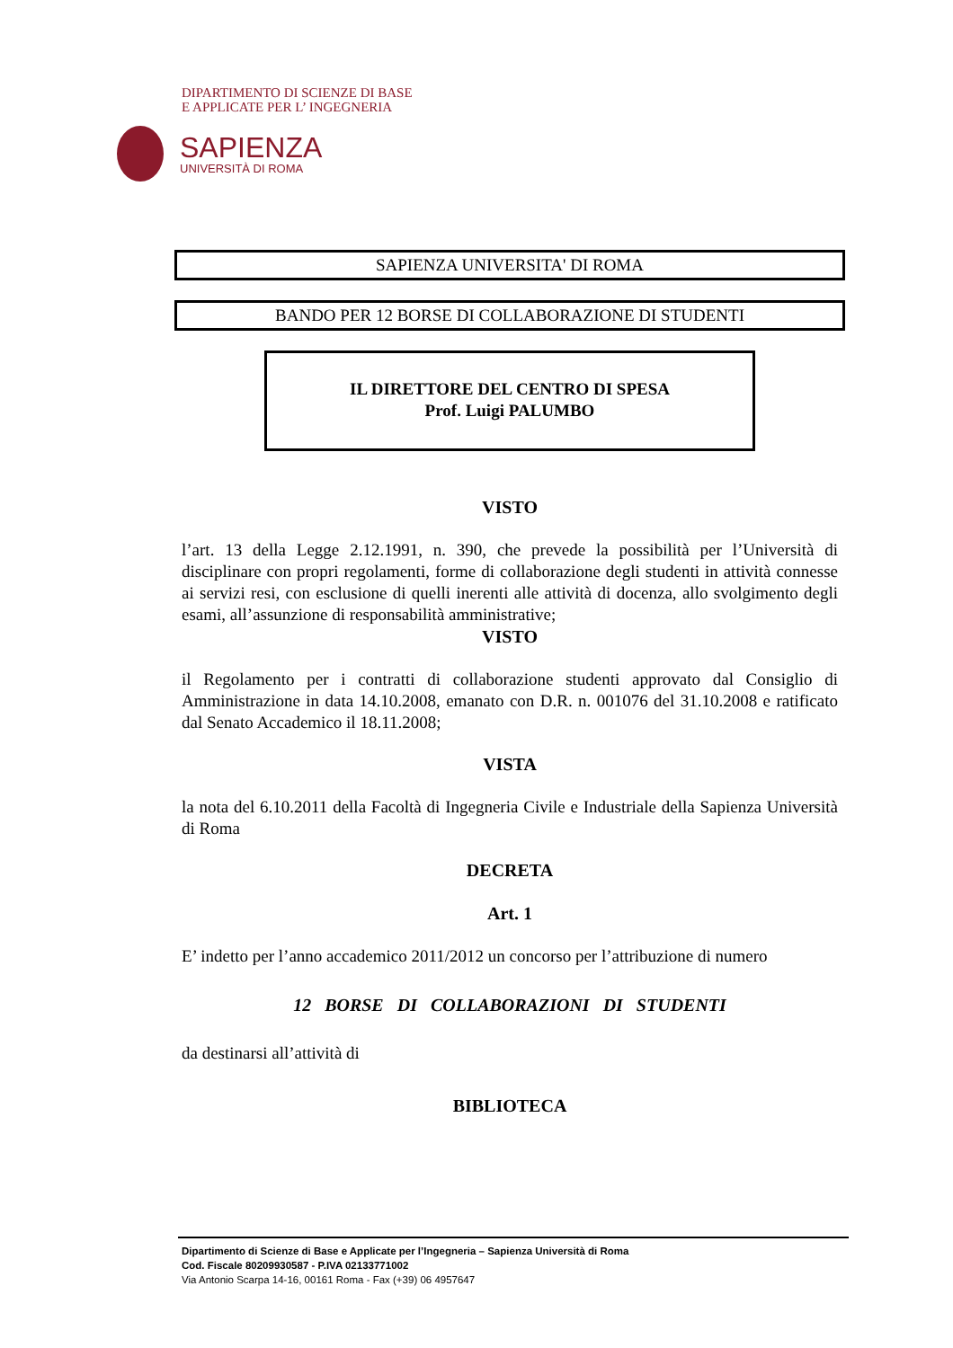DIPARTIMENTO DI SCIENZE DI BASE
E APPLICATE PER L’ INGEGNERIA
SAPIENZA
UNIVERSITÀ DI ROMA
SAPIENZA UNIVERSITA' DI ROMA
BANDO PER 12 BORSE DI COLLABORAZIONE DI STUDENTI
IL DIRETTORE DEL CENTRO DI SPESA
Prof. Luigi PALUMBO
VISTO
l’art. 13 della Legge 2.12.1991, n. 390, che prevede la possibilità per l’Università di disciplinare con propri regolamenti, forme di collaborazione degli studenti in attività connesse ai servizi resi, con esclusione di quelli inerenti alle attività di docenza, allo svolgimento degli esami, all’assunzione di responsabilità amministrative;
VISTO
il Regolamento per i contratti di collaborazione studenti approvato dal Consiglio di Amministrazione in data 14.10.2008, emanato con D.R. n. 001076 del 31.10.2008 e ratificato dal Senato Accademico il 18.11.2008;
VISTA
la nota del 6.10.2011 della Facoltà di Ingegneria Civile e Industriale della Sapienza Università di Roma
DECRETA
Art. 1
E’ indetto per l’anno accademico 2011/2012 un concorso per l’attribuzione di numero
12 BORSE DI COLLABORAZIONI DI STUDENTI
da destinarsi all’attività di
BIBLIOTECA
Dipartimento di Scienze di Base e Applicate per l’Ingegneria – Sapienza Università di Roma
Cod. Fiscale 80209930587 - P.IVA 02133771002
Via Antonio Scarpa 14-16, 00161 Roma - Fax (+39) 06 4957647